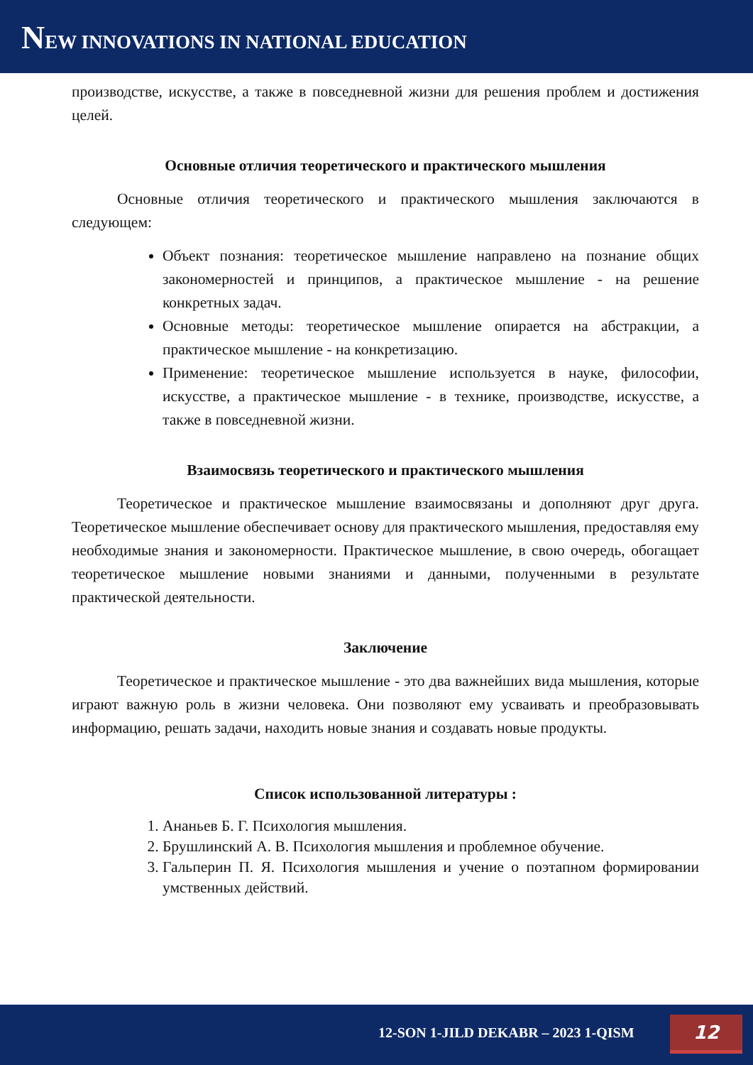NEW INNOVATIONS IN NATIONAL EDUCATION
производстве, искусстве, а также в повседневной жизни для решения проблем и достижения целей.
Основные отличия теоретического и практического мышления
Основные отличия теоретического и практического мышления заключаются в следующем:
Объект познания: теоретическое мышление направлено на познание общих закономерностей и принципов, а практическое мышление - на решение конкретных задач.
Основные методы: теоретическое мышление опирается на абстракции, а практическое мышление - на конкретизацию.
Применение: теоретическое мышление используется в науке, философии, искусстве, а практическое мышление - в технике, производстве, искусстве, а также в повседневной жизни.
Взаимосвязь теоретического и практического мышления
Теоретическое и практическое мышление взаимосвязаны и дополняют друг друга. Теоретическое мышление обеспечивает основу для практического мышления, предоставляя ему необходимые знания и закономерности. Практическое мышление, в свою очередь, обогащает теоретическое мышление новыми знаниями и данными, полученными в результате практической деятельности.
Заключение
Теоретическое и практическое мышление - это два важнейших вида мышления, которые играют важную роль в жизни человека. Они позволяют ему усваивать и преобразовывать информацию, решать задачи, находить новые знания и создавать новые продукты.
Список использованной литературы :
1. Ананьев Б. Г. Психология мышления.
2. Брушлинский А. В. Психология мышления и проблемное обучение.
3. Гальперин П. Я. Психология мышления и учение о поэтапном формировании умственных действий.
12-SON 1-JILD DEKABR – 2023 1-QISM 12